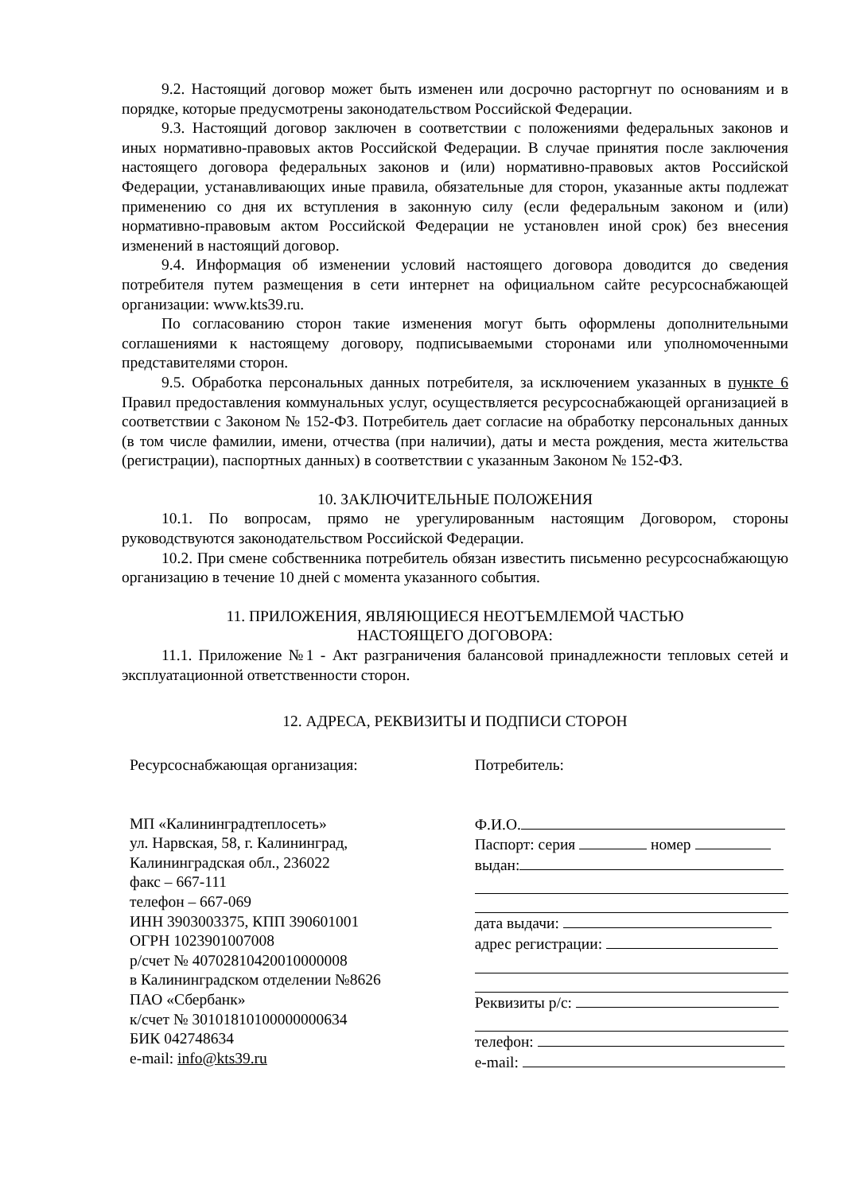9.2. Настоящий договор может быть изменен или досрочно расторгнут по основаниям и в порядке, которые предусмотрены законодательством Российской Федерации.
9.3. Настоящий договор заключен в соответствии с положениями федеральных законов и иных нормативно-правовых актов Российской Федерации. В случае принятия после заключения настоящего договора федеральных законов и (или) нормативно-правовых актов Российской Федерации, устанавливающих иные правила, обязательные для сторон, указанные акты подлежат применению со дня их вступления в законную силу (если федеральным законом и (или) нормативно-правовым актом Российской Федерации не установлен иной срок) без внесения изменений в настоящий договор.
9.4. Информация об изменении условий настоящего договора доводится до сведения потребителя путем размещения в сети интернет на официальном сайте ресурсоснабжающей организации: www.kts39.ru.
По согласованию сторон такие изменения могут быть оформлены дополнительными соглашениями к настоящему договору, подписываемыми сторонами или уполномоченными представителями сторон.
9.5. Обработка персональных данных потребителя, за исключением указанных в пункте 6 Правил предоставления коммунальных услуг, осуществляется ресурсоснабжающей организацией в соответствии с Законом № 152-ФЗ. Потребитель дает согласие на обработку персональных данных (в том числе фамилии, имени, отчества (при наличии), даты и места рождения, места жительства (регистрации), паспортных данных) в соответствии с указанным Законом № 152-ФЗ.
10. ЗАКЛЮЧИТЕЛЬНЫЕ ПОЛОЖЕНИЯ
10.1. По вопросам, прямо не урегулированным настоящим Договором, стороны руководствуются законодательством Российской Федерации.
10.2. При смене собственника потребитель обязан известить письменно ресурсоснабжающую организацию в течение 10 дней с момента указанного события.
11. ПРИЛОЖЕНИЯ, ЯВЛЯЮЩИЕСЯ НЕОТЪЕМЛЕМОЙ ЧАСТЬЮ
НАСТОЯЩЕГО ДОГОВОРА:
11.1. Приложение №1 - Акт разграничения балансовой принадлежности тепловых сетей и эксплуатационной ответственности сторон.
12. АДРЕСА, РЕКВИЗИТЫ И ПОДПИСИ СТОРОН
Ресурсоснабжающая организация:
МП «Калининградтеплосеть»
ул. Нарвская, 58, г. Калининград,
Калининградская обл., 236022
факс – 667-111
телефон – 667-069
ИНН 3903003375, КПП 390601001
ОГРН 1023901007008
р/счет № 40702810420010000008
в Калининградском отделении №8626
ПАО «Сбербанк»
к/счет № 30101810100000000634
БИК 042748634
e-mail: info@kts39.ru
Потребитель:
Ф.И.О.
Паспорт: серия номер
выдан:
дата выдачи:
адрес регистрации:
Реквизиты р/с:
телефон:
e-mail: